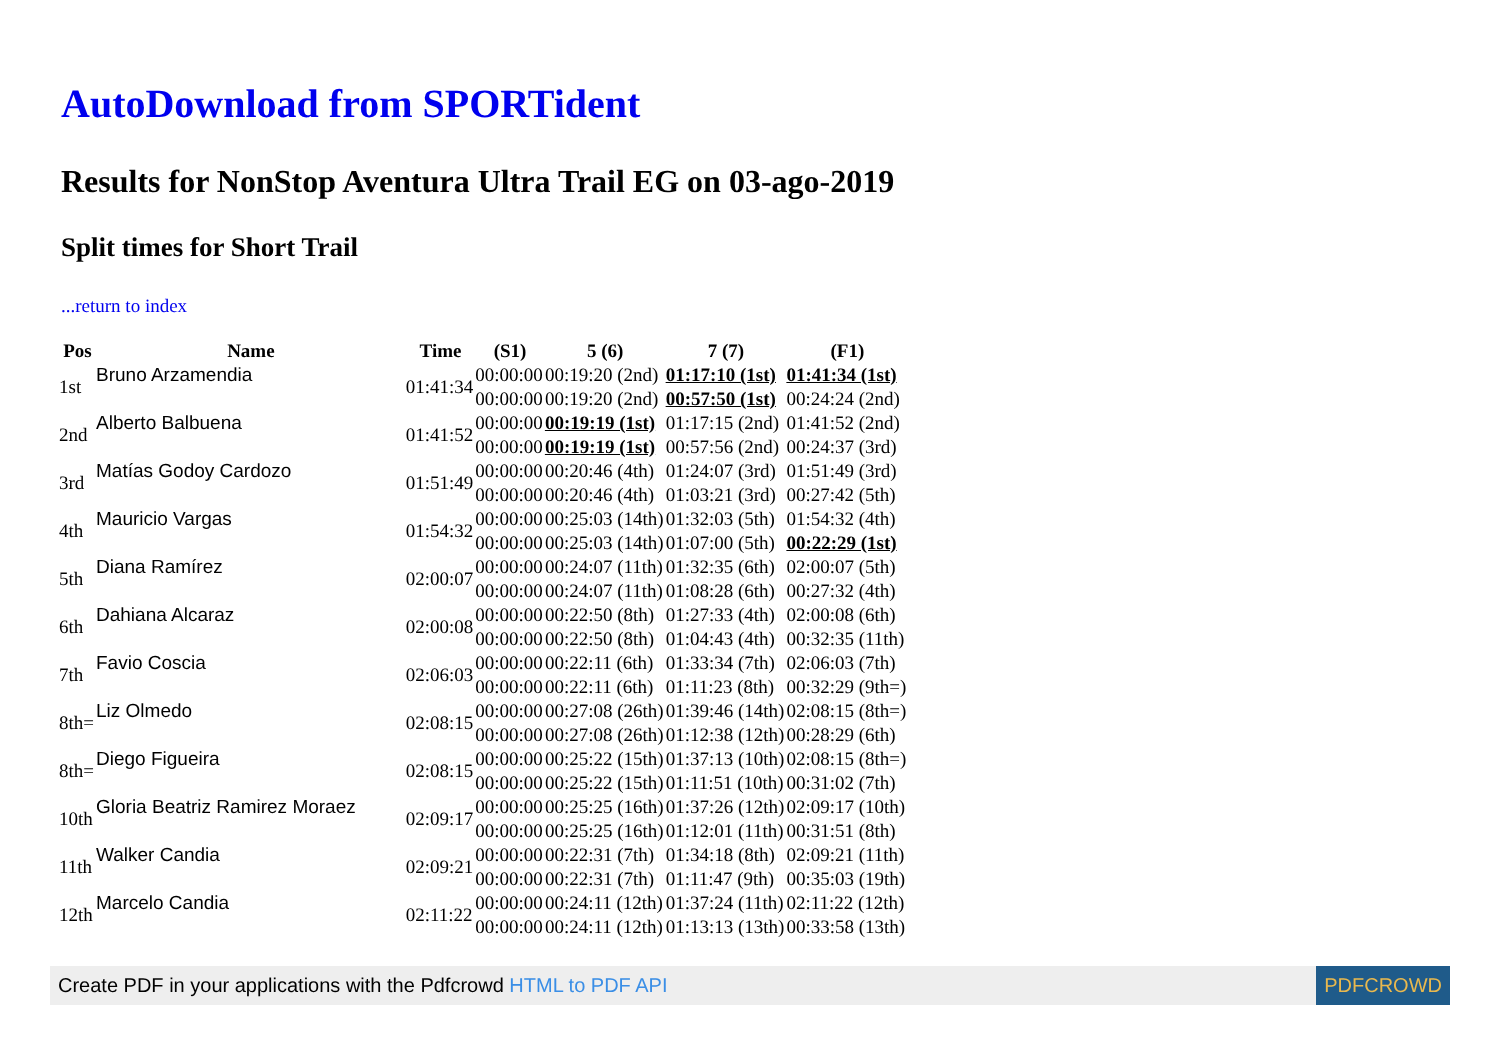AutoDownload from SPORTident
Results for NonStop Aventura Ultra Trail EG on 03-ago-2019
Split times for Short Trail
...return to index
| Pos | Name | Time | (S1) | 5 (6) | 7 (7) | (F1) |
| --- | --- | --- | --- | --- | --- | --- |
| 1st | Bruno Arzamendia | 01:41:34 | 00:00:00 | 00:19:20 (2nd) | 01:17:10 (1st) | 01:41:34 (1st) |
| | | | 00:00:00 | 00:19:20 (2nd) | 00:57:50 (1st) | 00:24:24 (2nd) |
| 2nd | Alberto Balbuena | 01:41:52 | 00:00:00 | 00:19:19 (1st) | 01:17:15 (2nd) | 01:41:52 (2nd) |
| | | | 00:00:00 | 00:19:19 (1st) | 00:57:56 (2nd) | 00:24:37 (3rd) |
| 3rd | Matías Godoy Cardozo | 01:51:49 | 00:00:00 | 00:20:46 (4th) | 01:24:07 (3rd) | 01:51:49 (3rd) |
| | | | 00:00:00 | 00:20:46 (4th) | 01:03:21 (3rd) | 00:27:42 (5th) |
| 4th | Mauricio Vargas | 01:54:32 | 00:00:00 | 00:25:03 (14th) | 01:32:03 (5th) | 01:54:32 (4th) |
| | | | 00:00:00 | 00:25:03 (14th) | 01:07:00 (5th) | 00:22:29 (1st) |
| 5th | Diana Ramírez | 02:00:07 | 00:00:00 | 00:24:07 (11th) | 01:32:35 (6th) | 02:00:07 (5th) |
| | | | 00:00:00 | 00:24:07 (11th) | 01:08:28 (6th) | 00:27:32 (4th) |
| 6th | Dahiana Alcaraz | 02:00:08 | 00:00:00 | 00:22:50 (8th) | 01:27:33 (4th) | 02:00:08 (6th) |
| | | | 00:00:00 | 00:22:50 (8th) | 01:04:43 (4th) | 00:32:35 (11th) |
| 7th | Favio Coscia | 02:06:03 | 00:00:00 | 00:22:11 (6th) | 01:33:34 (7th) | 02:06:03 (7th) |
| | | | 00:00:00 | 00:22:11 (6th) | 01:11:23 (8th) | 00:32:29 (9th=) |
| 8th= | Liz Olmedo | 02:08:15 | 00:00:00 | 00:27:08 (26th) | 01:39:46 (14th) | 02:08:15 (8th=) |
| | | | 00:00:00 | 00:27:08 (26th) | 01:12:38 (12th) | 00:28:29 (6th) |
| 8th= | Diego Figueira | 02:08:15 | 00:00:00 | 00:25:22 (15th) | 01:37:13 (10th) | 02:08:15 (8th=) |
| | | | 00:00:00 | 00:25:22 (15th) | 01:11:51 (10th) | 00:31:02 (7th) |
| 10th | Gloria Beatriz Ramirez Moraez | 02:09:17 | 00:00:00 | 00:25:25 (16th) | 01:37:26 (12th) | 02:09:17 (10th) |
| | | | 00:00:00 | 00:25:25 (16th) | 01:12:01 (11th) | 00:31:51 (8th) |
| 11th | Walker Candia | 02:09:21 | 00:00:00 | 00:22:31 (7th) | 01:34:18 (8th) | 02:09:21 (11th) |
| | | | 00:00:00 | 00:22:31 (7th) | 01:11:47 (9th) | 00:35:03 (19th) |
| 12th | Marcelo Candia | 02:11:22 | 00:00:00 | 00:24:11 (12th) | 01:37:24 (11th) | 02:11:22 (12th) |
| | | | 00:00:00 | 00:24:11 (12th) | 01:13:13 (13th) | 00:33:58 (13th) |
Create PDF in your applications with the Pdfcrowd HTML to PDF API PDFCROWD